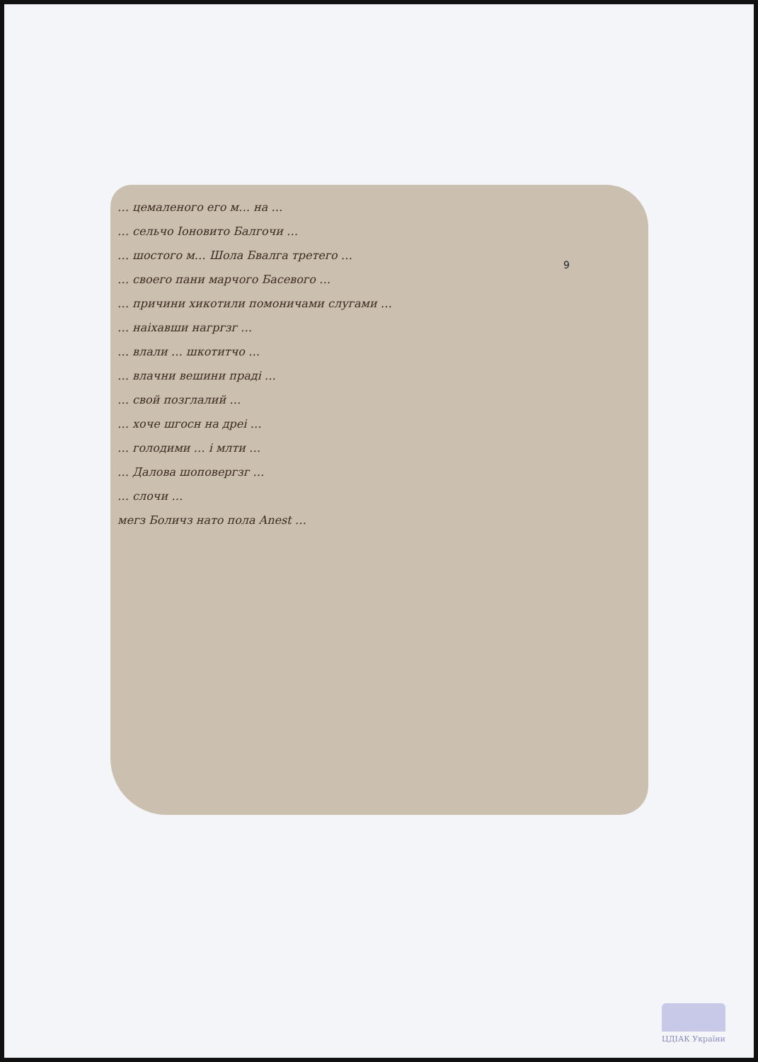… цемаленого его м… на …
… сельчо Іоновито Балгочи …
… шостого м… Шола Бвалга третего …
… своего пани марчого Басевого …
… причини хикотили помоничами слугами …
… наіхавши нагргзг …
… влали … шкотитчо …
… влачни вешини праді …
… свой позглалий …
… хоче шгосн на дреі …
… голодими … і млти …
… Далова шоповергзг …
… слочи …
мегз Боличз нато пола Anest …
9
ЦДІАК України